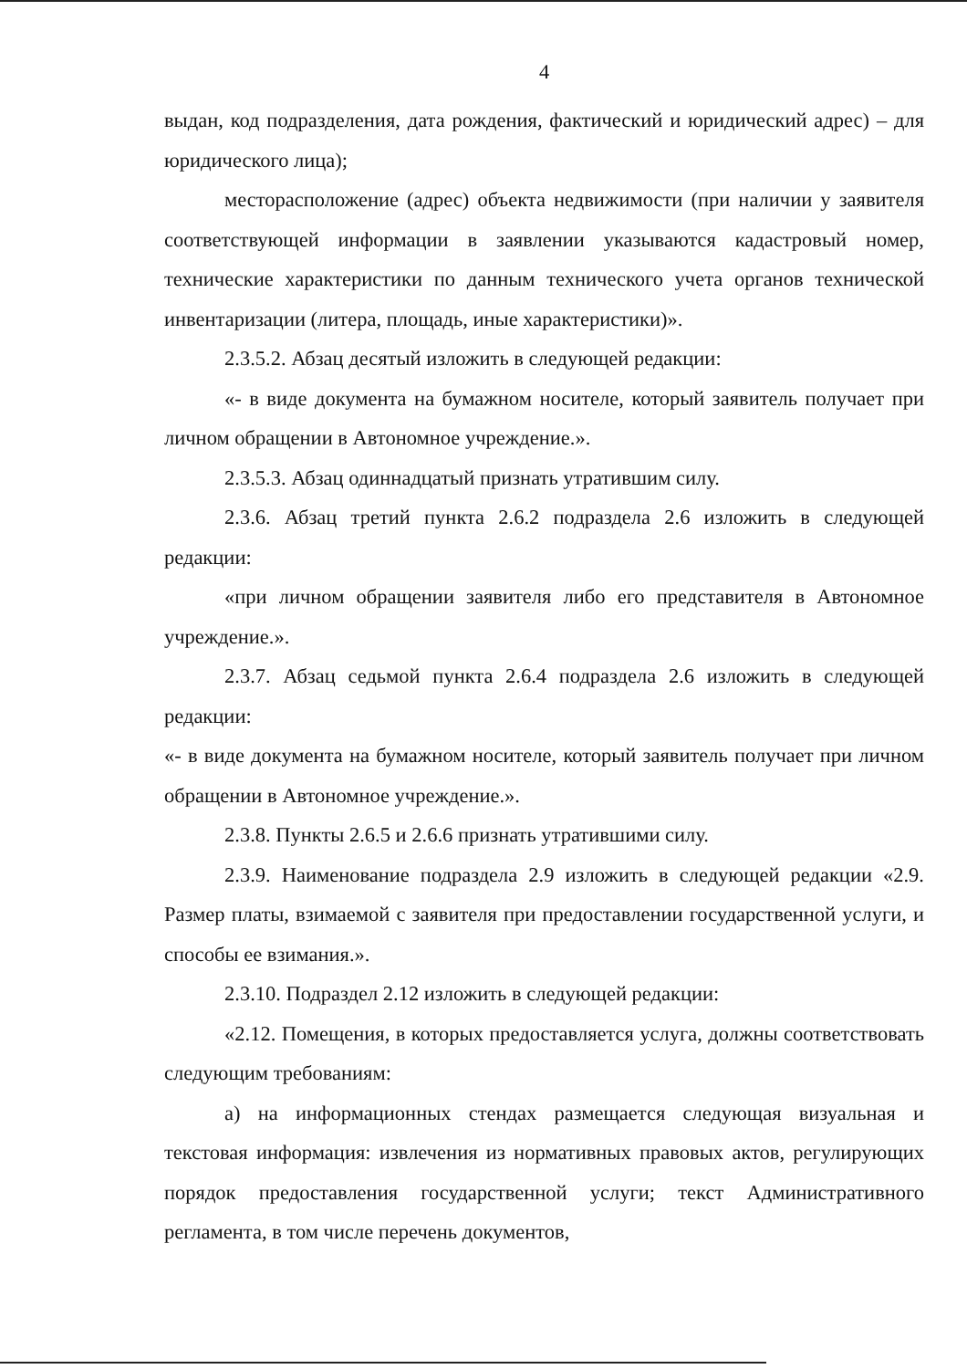4
выдан, код подразделения, дата рождения, фактический и юридический адрес) – для юридического лица);
месторасположение (адрес) объекта недвижимости (при наличии у заявителя соответствующей информации в заявлении указываются кадастровый номер, технические характеристики по данным технического учета органов технической инвентаризации (литера, площадь, иные характеристики)».
2.3.5.2. Абзац десятый изложить в следующей редакции:
«- в виде документа на бумажном носителе, который заявитель получает при личном обращении в Автономное учреждение.».
2.3.5.3. Абзац одиннадцатый признать утратившим силу.
2.3.6. Абзац третий пункта 2.6.2 подраздела 2.6 изложить в следующей редакции:
«при личном обращении заявителя либо его представителя в Автономное учреждение.».
2.3.7. Абзац седьмой пункта 2.6.4 подраздела 2.6 изложить в следующей редакции:
«- в виде документа на бумажном носителе, который заявитель получает при личном обращении в Автономное учреждение.».
2.3.8. Пункты 2.6.5 и 2.6.6 признать утратившими силу.
2.3.9. Наименование подраздела 2.9 изложить в следующей редакции «2.9. Размер платы, взимаемой с заявителя при предоставлении государственной услуги, и способы ее взимания.».
2.3.10. Подраздел 2.12 изложить в следующей редакции:
«2.12. Помещения, в которых предоставляется услуга, должны соответствовать следующим требованиям:
а) на информационных стендах размещается следующая визуальная и текстовая информация: извлечения из нормативных правовых актов, регулирующих порядок предоставления государственной услуги; текст Административного регламента, в том числе перечень документов,